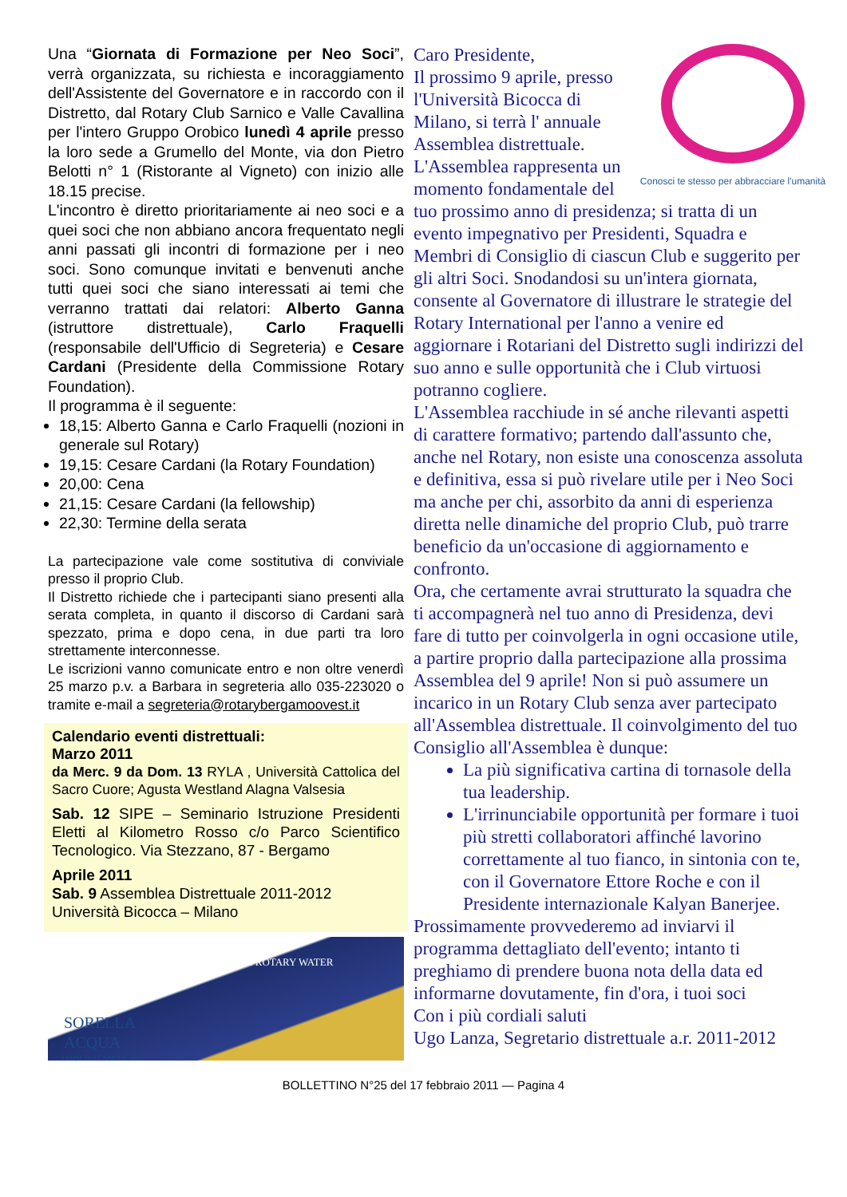Una “Giornata di Formazione per Neo Soci”, verrà organizzata, su richiesta e incoraggiamento dell'Assistente del Governatore e in raccordo con il Distretto, dal Rotary Club Sarnico e Valle Cavallina per l'intero Gruppo Orobico lunedì 4 aprile presso la loro sede a Grumello del Monte, via don Pietro Belotti n° 1 (Ristorante al Vigneto) con inizio alle 18.15 precise.
L'incontro è diretto prioritariamente ai neo soci e a quei soci che non abbiano ancora frequentato negli anni passati gli incontri di formazione per i neo soci. Sono comunque invitati e benvenuti anche tutti quei soci che siano interessati ai temi che verranno trattati dai relatori: Alberto Ganna (istruttore distrettuale), Carlo Fraquelli (responsabile dell'Ufficio di Segreteria) e Cesare Cardani (Presidente della Commissione Rotary Foundation).
Il programma è il seguente:
18,15: Alberto Ganna e Carlo Fraquelli (nozioni in generale sul Rotary)
19,15: Cesare Cardani (la Rotary Foundation)
20,00: Cena
21,15: Cesare Cardani (la fellowship)
22,30: Termine della serata
La partecipazione vale come sostitutiva di conviviale presso il proprio Club.
Il Distretto richiede che i partecipanti siano presenti alla serata completa, in quanto il discorso di Cardani sarà spezzato, prima e dopo cena, in due parti tra loro strettamente interconnesse.
Le iscrizioni vanno comunicate entro e non oltre venerdì 25 marzo p.v. a Barbara in segreteria allo 035-223020 o tramite e-mail a segreteria@rotarybergamoovest.it
Calendario eventi distrettuali:
Marzo 2011
da Merc. 9 da Dom. 13 RYLA , Università Cattolica del Sacro Cuore; Agusta Westland Alagna Valsesia
Sab. 12 SIPE – Seminario Istruzione Presidenti Eletti al Kilometro Rosso c/o Parco Scientifico Tecnologico. Via Stezzano, 87 - Bergamo
Aprile 2011
Sab. 9 Assemblea Distrettuale 2011-2012
Università Bicocca – Milano
SORELLA
ACQUA
ASSISI 16-17 APRILE 2011
4 ROTARY WATER
Conosci te stesso per abbracciare l'umanità
Caro Presidente,
Il prossimo 9 aprile, presso l'Università Bicocca di Milano, si terrà l' annuale Assemblea distrettuale.
L'Assemblea rappresenta un momento fondamentale del tuo prossimo anno di presidenza; si tratta di un evento impegnativo per Presidenti, Squadra e Membri di Consiglio di ciascun Club e suggerito per gli altri Soci. Snodandosi su un'intera giornata, consente al Governatore di illustrare le strategie del Rotary International per l'anno a venire ed aggiornare i Rotariani del Distretto sugli indirizzi del suo anno e sulle opportunità che i Club virtuosi potranno cogliere.
L'Assemblea racchiude in sé anche rilevanti aspetti di carattere formativo; partendo dall'assunto che, anche nel Rotary, non esiste una conoscenza assoluta e definitiva, essa si può rivelare utile per i Neo Soci ma anche per chi, assorbito da anni di esperienza diretta nelle dinamiche del proprio Club, può trarre beneficio da un'occasione di aggiornamento e confronto.
Ora, che certamente avrai strutturato la squadra che ti accompagnerà nel tuo anno di Presidenza, devi fare di tutto per coinvolgerla in ogni occasione utile, a partire proprio dalla partecipazione alla prossima Assemblea del 9 aprile! Non si può assumere un incarico in un Rotary Club senza aver partecipato all'Assemblea distrettuale. Il coinvolgimento del tuo Consiglio all'Assemblea è dunque:
La più significativa cartina di tornasole della tua leadership.
L'irrinunciabile opportunità per formare i tuoi più stretti collaboratori affinché lavorino correttamente al tuo fianco, in sintonia con te, con il Governatore Ettore Roche e con il Presidente internazionale Kalyan Banerjee.
Prossimamente provvederemo ad inviarvi il programma dettagliato dell'evento; intanto ti preghiamo di prendere buona nota della data ed informarne dovutamente, fin d'ora, i tuoi soci
Con i più cordiali saluti
Ugo Lanza, Segretario distrettuale a.r. 2011-2012
BOLLETTINO N°25 del 17 febbraio 2011 — Pagina 4